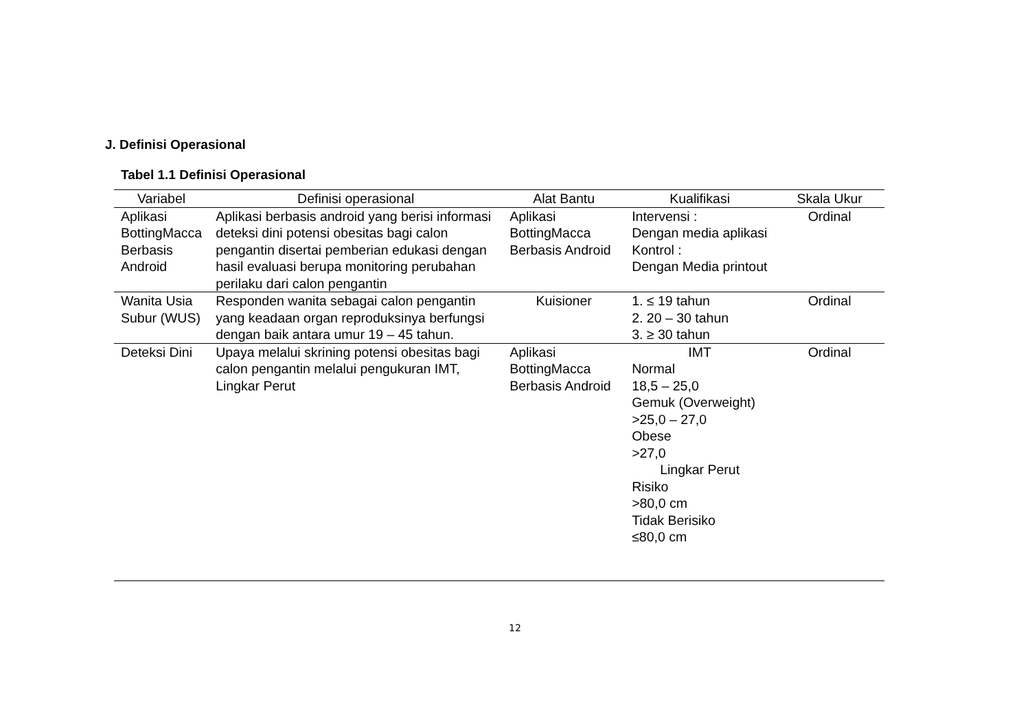J. Definisi Operasional
Tabel 1.1 Definisi Operasional
| Variabel | Definisi operasional | Alat Bantu | Kualifikasi | Skala Ukur |
| --- | --- | --- | --- | --- |
| Aplikasi BottingMacca Berbasis Android | Aplikasi berbasis android yang berisi informasi deteksi dini potensi obesitas bagi calon pengantin disertai pemberian edukasi dengan hasil evaluasi berupa monitoring perubahan perilaku dari calon pengantin | Aplikasi BottingMacca Berbasis Android | Intervensi : Dengan media aplikasi Kontrol : Dengan Media printout | Ordinal |
| Wanita Usia Subur (WUS) | Responden wanita sebagai calon pengantin yang keadaan organ reproduksinya berfungsi dengan baik antara umur 19 – 45 tahun. | Kuisioner | 1. ≤ 19 tahun 2. 20 – 30 tahun 3. ≥ 30 tahun | Ordinal |
| Deteksi Dini | Upaya melalui skrining potensi obesitas bagi calon pengantin melalui pengukuran IMT, Lingkar Perut | Aplikasi BottingMacca Berbasis Android | IMT Normal 18,5 – 25,0 Gemuk (Overweight) >25,0 – 27,0 Obese >27,0 Lingkar Perut Risiko >80,0 cm Tidak Berisiko ≤80,0 cm | Ordinal |
12